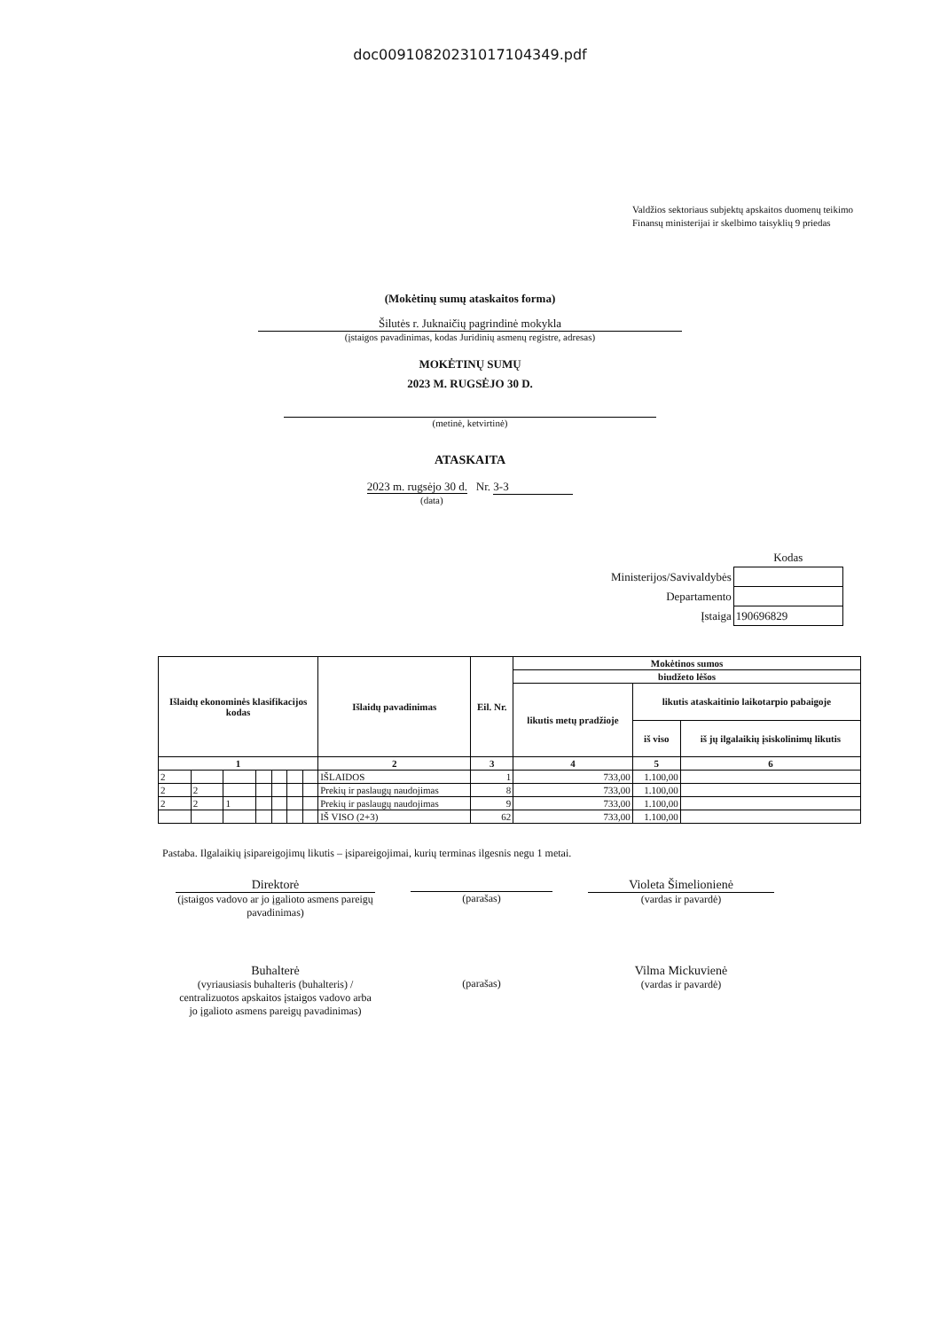doc00910820231017104349.pdf
Valdžios sektoriaus subjektų apskaitos duomenų teikimo Finansų ministerijai ir skelbimo taisyklių 9 priedas
(Mokėtinų sumų ataskaitos forma)
Šilutės r. Juknaičių pagrindinė mokykla
(įstaigos pavadinimas, kodas Juridinių asmenų registre, adresas)
MOKĖTINŲ SUMŲ
2023 M. RUGSĖJO 30 D.
(metinė, ketvirtinė)
ATASKAITA
2023 m. rugsėjo 30 d. Nr. 3-3
(data)
| | Kodas |
| Ministerijos/Savivaldybės | |
| Departamento | |
| Įstaiga | 190696829 |
| Išlaidų ekonominės klasifikacijos kodas | | | | | | | Išlaidų pavadinimas | Eil. Nr. | Mokėtinos sumos | | |
| --- | --- | --- | --- | --- | --- | --- | --- | --- | --- | --- | --- |
| | | | | | | | | | biudžeto lėšos | | |
| | | | | | | | | | likutis metų pradžioje | likutis ataskaitinio laikotarpio pabaigoje | |
| | | | | | | | | | | iš viso | iš jų ilgalaikių įsiskolinimų likutis |
| 1 | | | | | | | 2 | 3 | 4 | 5 | 6 |
| 2 | | | | | | | IŠLAIDOS | 1 | 733,00 | 1.100,00 | |
| 2 | 2 | | | | | | Prekių ir paslaugų naudojimas | 8 | 733,00 | 1.100,00 | |
| 2 | 2 | 1 | | | | | Prekių ir paslaugų naudojimas | 9 | 733,00 | 1.100,00 | |
| | | | | | | | IŠ VISO (2+3) | 62 | 733,00 | 1.100,00 | |
Pastaba. Ilgalaikių įsipareigojimų likutis – įsipareigojimai, kurių terminas ilgesnis negu 1 metai.
Direktorė
(įstaigos vadovo ar jo įgalioto asmens pareigų pavadinimas)
(parašas)
Violeta Šimelionienė
(vardas ir pavardė)
Buhalterė
(vyriausiasis buhalteris (buhalteris) / centralizuotos apskaitos įstaigos vadovo arba jo įgalioto asmens pareigų pavadinimas)
(parašas)
Vilma Mickuvienė
(vardas ir pavardė)